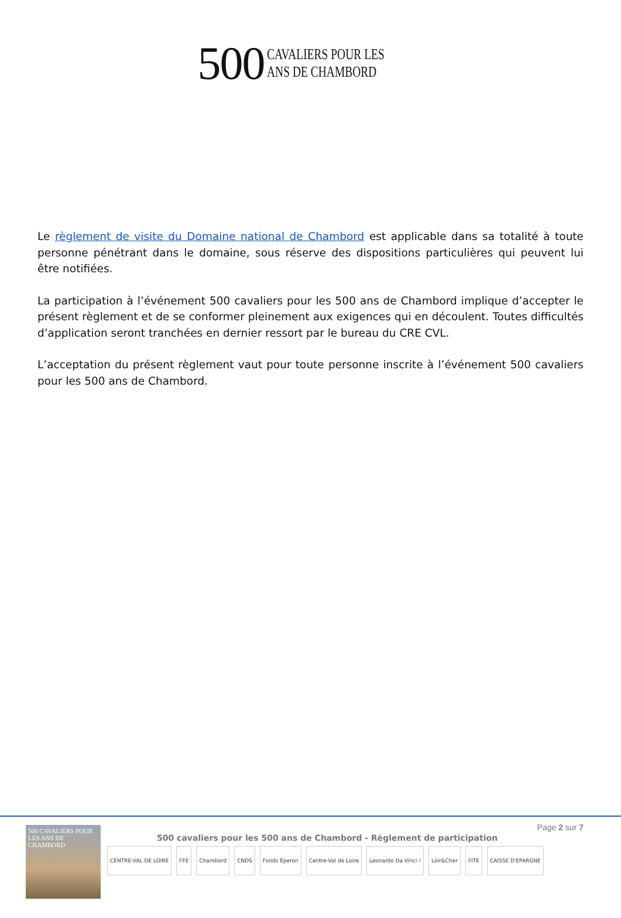500
CAVALIERS POUR LES
ANS DE CHAMBORD
Le règlement de visite du Domaine national de Chambord est applicable dans sa totalité à toute personne pénétrant dans le domaine, sous réserve des dispositions particulières qui peuvent lui être notifiées.
La participation à l’événement 500 cavaliers pour les 500 ans de Chambord implique d’accepter le présent règlement et de se conformer pleinement aux exigences qui en découlent. Toutes difficultés d’application seront tranchées en dernier ressort par le bureau du CRE CVL.
L’acceptation du présent règlement vaut pour toute personne inscrite à l’événement 500 cavaliers pour les 500 ans de Chambord.
500 CAVALIERS POUR LES ANS DE CHAMBORD
Page 2 sur 7
500 cavaliers pour les 500 ans de Chambord - Règlement de participation
CENTRE-VAL DE LOIRE FFE Chambord CNDS Fonds Éperon Centre-Val de Loire Leonardo Da Vinci ! Loir&Cher FITE CAISSE D'EPARGNE